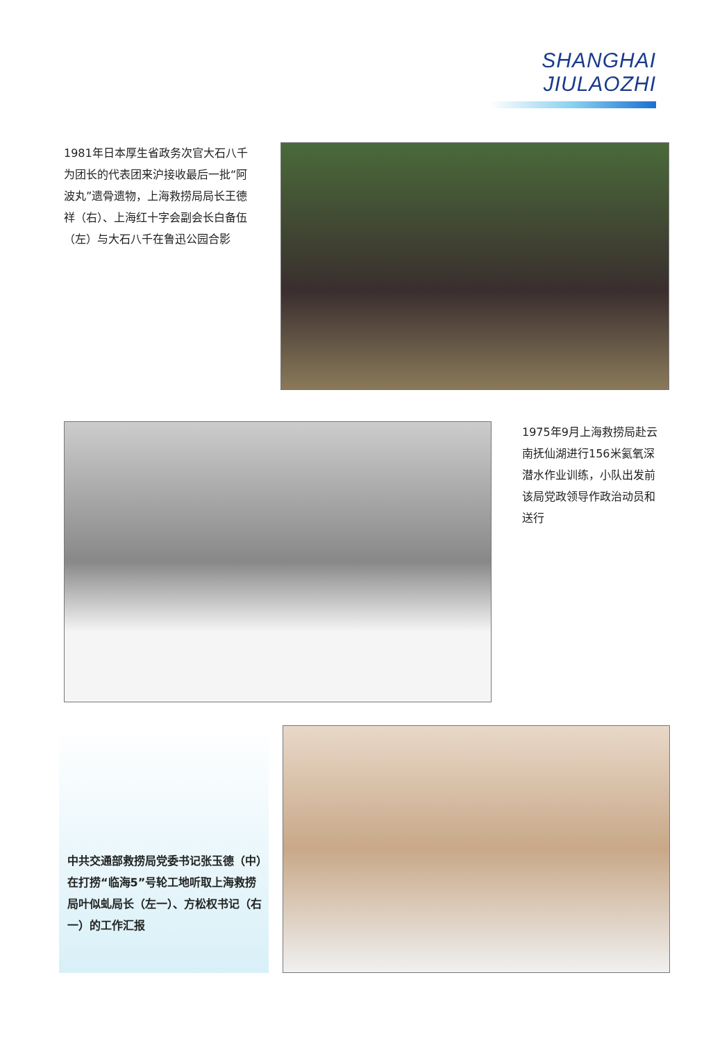SHANGHAI JIULAOZHI
1981年日本厚生省政务次官大石八千为团长的代表团来沪接收最后一批“阿波丸”遗骨遗物，上海救捞局局长王德祥（右）、上海红十字会副会长白备伍（左）与大石八千在鲁迅公园合影
1975年9月上海救捞局赴云南抚仙湖进行156米氦氧深潜水作业训练，小队出发前该局党政领导作政治动员和送行
中共交通部救捞局党委书记张玉德（中）在打捞“临海5”号轮工地听取上海救捞局叶似虬局长（左一）、方松权书记（右一）的工作汇报